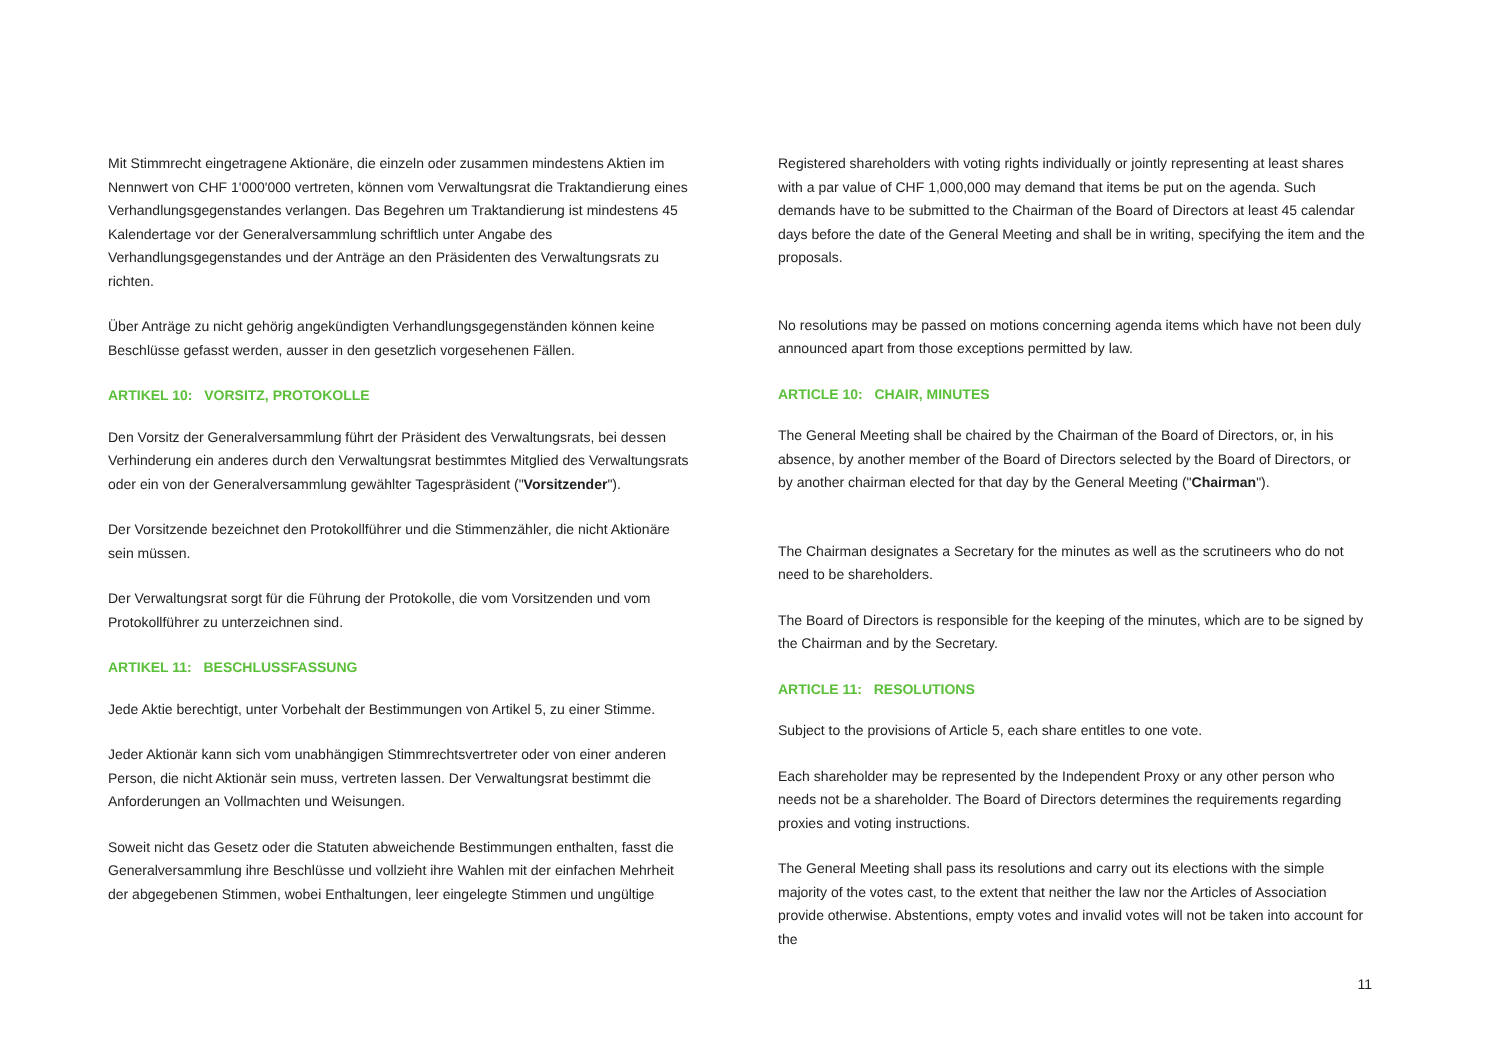Mit Stimmrecht eingetragene Aktionäre, die einzeln oder zusammen mindestens Aktien im Nennwert von CHF 1'000'000 vertreten, können vom Verwaltungsrat die Traktandierung eines Verhandlungsgegenstandes verlangen. Das Begehren um Traktandierung ist mindestens 45 Kalendertage vor der Generalversammlung schriftlich unter Angabe des Verhandlungsgegenstandes und der Anträge an den Präsidenten des Verwaltungsrats zu richten.
Über Anträge zu nicht gehörig angekündigten Verhandlungsgegenständen können keine Beschlüsse gefasst werden, ausser in den gesetzlich vorgesehenen Fällen.
ARTIKEL 10: VORSITZ, PROTOKOLLE
Den Vorsitz der Generalversammlung führt der Präsident des Verwaltungsrats, bei dessen Verhinderung ein anderes durch den Verwaltungsrat bestimmtes Mitglied des Verwaltungsrats oder ein von der Generalversammlung gewählter Tagespräsident ("Vorsitzender").
Der Vorsitzende bezeichnet den Protokollführer und die Stimmenzähler, die nicht Aktionäre sein müssen.
Der Verwaltungsrat sorgt für die Führung der Protokolle, die vom Vorsitzenden und vom Protokollführer zu unterzeichnen sind.
ARTIKEL 11: BESCHLUSSFASSUNG
Jede Aktie berechtigt, unter Vorbehalt der Bestimmungen von Artikel 5, zu einer Stimme.
Jeder Aktionär kann sich vom unabhängigen Stimmrechtsvertreter oder von einer anderen Person, die nicht Aktionär sein muss, vertreten lassen. Der Verwaltungsrat bestimmt die Anforderungen an Vollmachten und Weisungen.
Soweit nicht das Gesetz oder die Statuten abweichende Bestimmungen enthalten, fasst die Generalversammlung ihre Beschlüsse und vollzieht ihre Wahlen mit der einfachen Mehrheit der abgegebenen Stimmen, wobei Enthaltungen, leer eingelegte Stimmen und ungültige
Registered shareholders with voting rights individually or jointly representing at least shares with a par value of CHF 1,000,000 may demand that items be put on the agenda. Such demands have to be submitted to the Chairman of the Board of Directors at least 45 calendar days before the date of the General Meeting and shall be in writing, specifying the item and the proposals.
No resolutions may be passed on motions concerning agenda items which have not been duly announced apart from those exceptions permitted by law.
ARTICLE 10: CHAIR, MINUTES
The General Meeting shall be chaired by the Chairman of the Board of Directors, or, in his absence, by another member of the Board of Directors selected by the Board of Directors, or by another chairman elected for that day by the General Meeting ("Chairman").
The Chairman designates a Secretary for the minutes as well as the scrutineers who do not need to be shareholders.
The Board of Directors is responsible for the keeping of the minutes, which are to be signed by the Chairman and by the Secretary.
ARTICLE 11: RESOLUTIONS
Subject to the provisions of Article 5, each share entitles to one vote.
Each shareholder may be represented by the Independent Proxy or any other person who needs not be a shareholder. The Board of Directors determines the requirements regarding proxies and voting instructions.
The General Meeting shall pass its resolutions and carry out its elections with the simple majority of the votes cast, to the extent that neither the law nor the Articles of Association provide otherwise. Abstentions, empty votes and invalid votes will not be taken into account for the
11